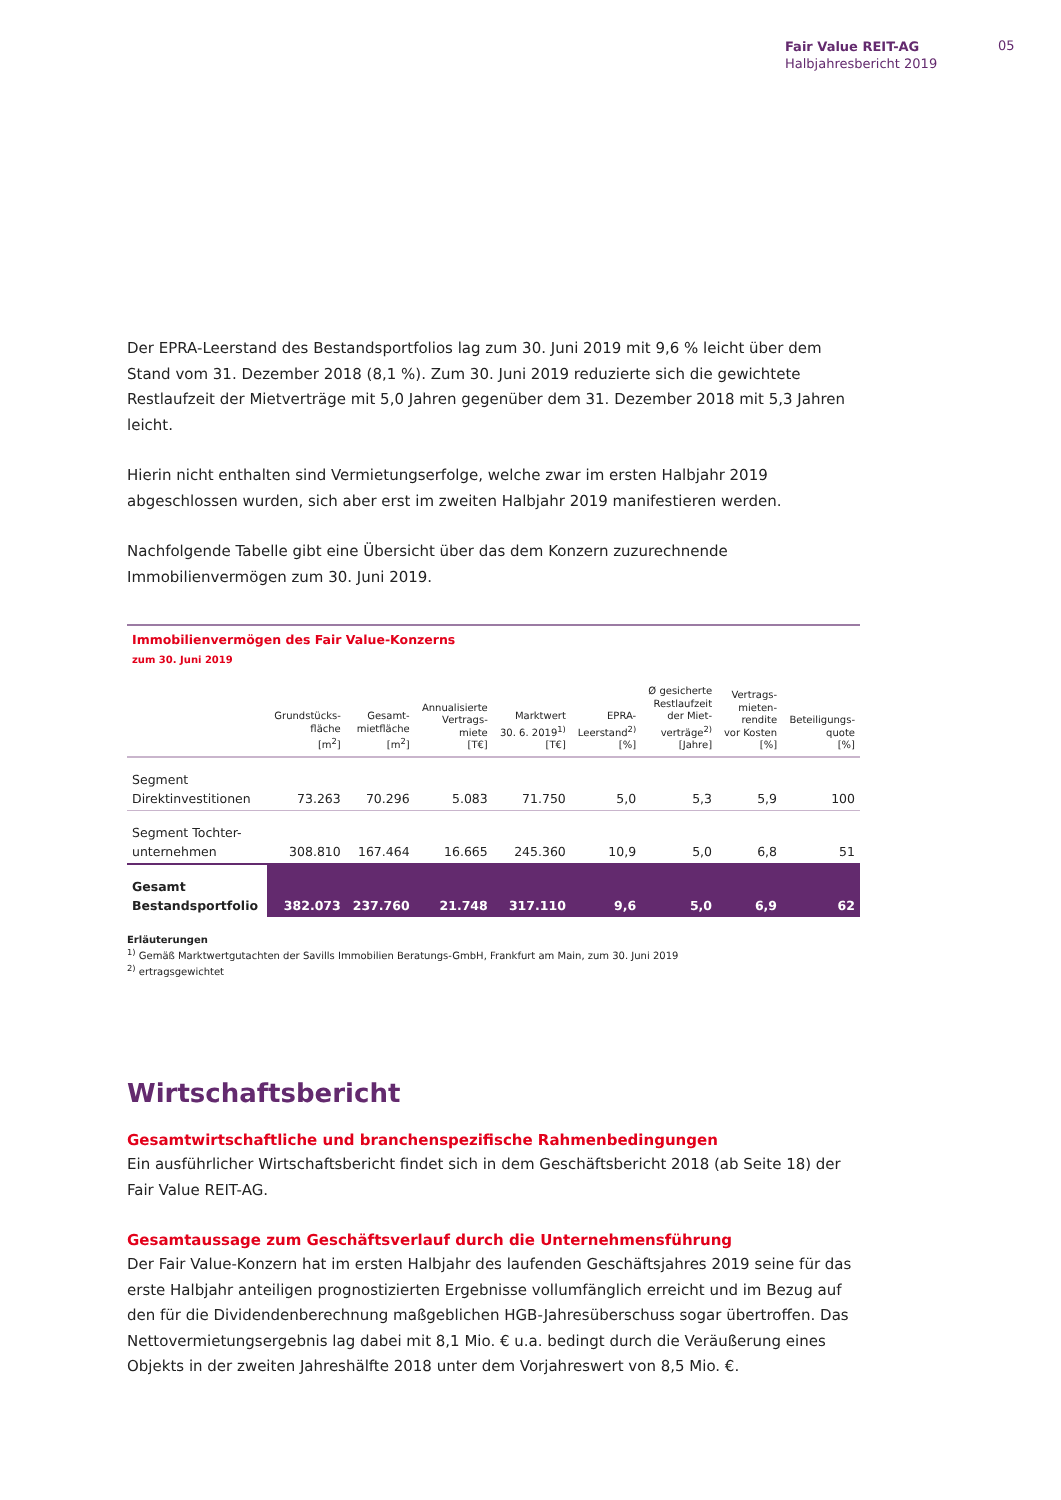Fair Value REIT-AG
Halbjahresbericht 2019
05
Der EPRA-Leerstand des Bestandsportfolios lag zum 30. Juni 2019 mit 9,6 % leicht über dem Stand vom 31. Dezember 2018 (8,1 %). Zum 30. Juni 2019 reduzierte sich die gewichtete Restlaufzeit der Mietverträge mit 5,0 Jahren gegenüber dem 31. Dezember 2018 mit 5,3 Jahren leicht.
Hierin nicht enthalten sind Vermietungserfolge, welche zwar im ersten Halbjahr 2019 abgeschlossen wurden, sich aber erst im zweiten Halbjahr 2019 manifestieren werden.
Nachfolgende Tabelle gibt eine Übersicht über das dem Konzern zuzurechnende Immobilienvermögen zum 30. Juni 2019.
| Immobilienvermögen des Fair Value-Konzerns zum 30. Juni 2019 | | | | | | | | |
| | Grundstücks- fläche [m<sup>2</sup>] | Gesamt- mietfläche [m<sup>2</sup>] | Annualisierte Vertrags- miete [T€] | Marktwert 30. 6. 2019<sup>1)</sup> [T€] | EPRA- Leerstand<sup>2)</sup> [%] | Ø gesicherte Restlaufzeit der Miet- verträge<sup>2)</sup> [Jahre] | Vertrags- mieten- rendite vor Kosten [%] | Beteiligungs- quote [%] |
| Segment Direktinvestitionen | 73.263 | 70.296 | 5.083 | 71.750 | 5,0 | 5,3 | 5,9 | 100 |
| Segment Tochter- unternehmen | 308.810 | 167.464 | 16.665 | 245.360 | 10,9 | 5,0 | 6,8 | 51 |
| Gesamt Bestandsportfolio | 382.073 | 237.760 | 21.748 | 317.110 | 9,6 | 5,0 | 6,9 | 62 |
Erläuterungen
<sup>1)</sup> Gemäß Marktwertgutachten der Savills Immobilien Beratungs-GmbH, Frankfurt am Main, zum 30. Juni 2019
<sup>2)</sup> ertragsgewichtet
Wirtschaftsbericht
Gesamtwirtschaftliche und branchenspezifische Rahmenbedingungen
Ein ausführlicher Wirtschaftsbericht findet sich in dem Geschäftsbericht 2018 (ab Seite 18) der Fair Value REIT-AG.
Gesamtaussage zum Geschäftsverlauf durch die Unternehmensführung
Der Fair Value-Konzern hat im ersten Halbjahr des laufenden Geschäftsjahres 2019 seine für das erste Halbjahr anteiligen prognostizierten Ergebnisse vollumfänglich erreicht und im Bezug auf den für die Dividendenberechnung maßgeblichen HGB-Jahresüberschuss sogar übertroffen. Das Nettovermietungsergebnis lag dabei mit 8,1 Mio. € u.a. bedingt durch die Veräußerung eines Objekts in der zweiten Jahreshälfte 2018 unter dem Vorjahreswert von 8,5 Mio. €.